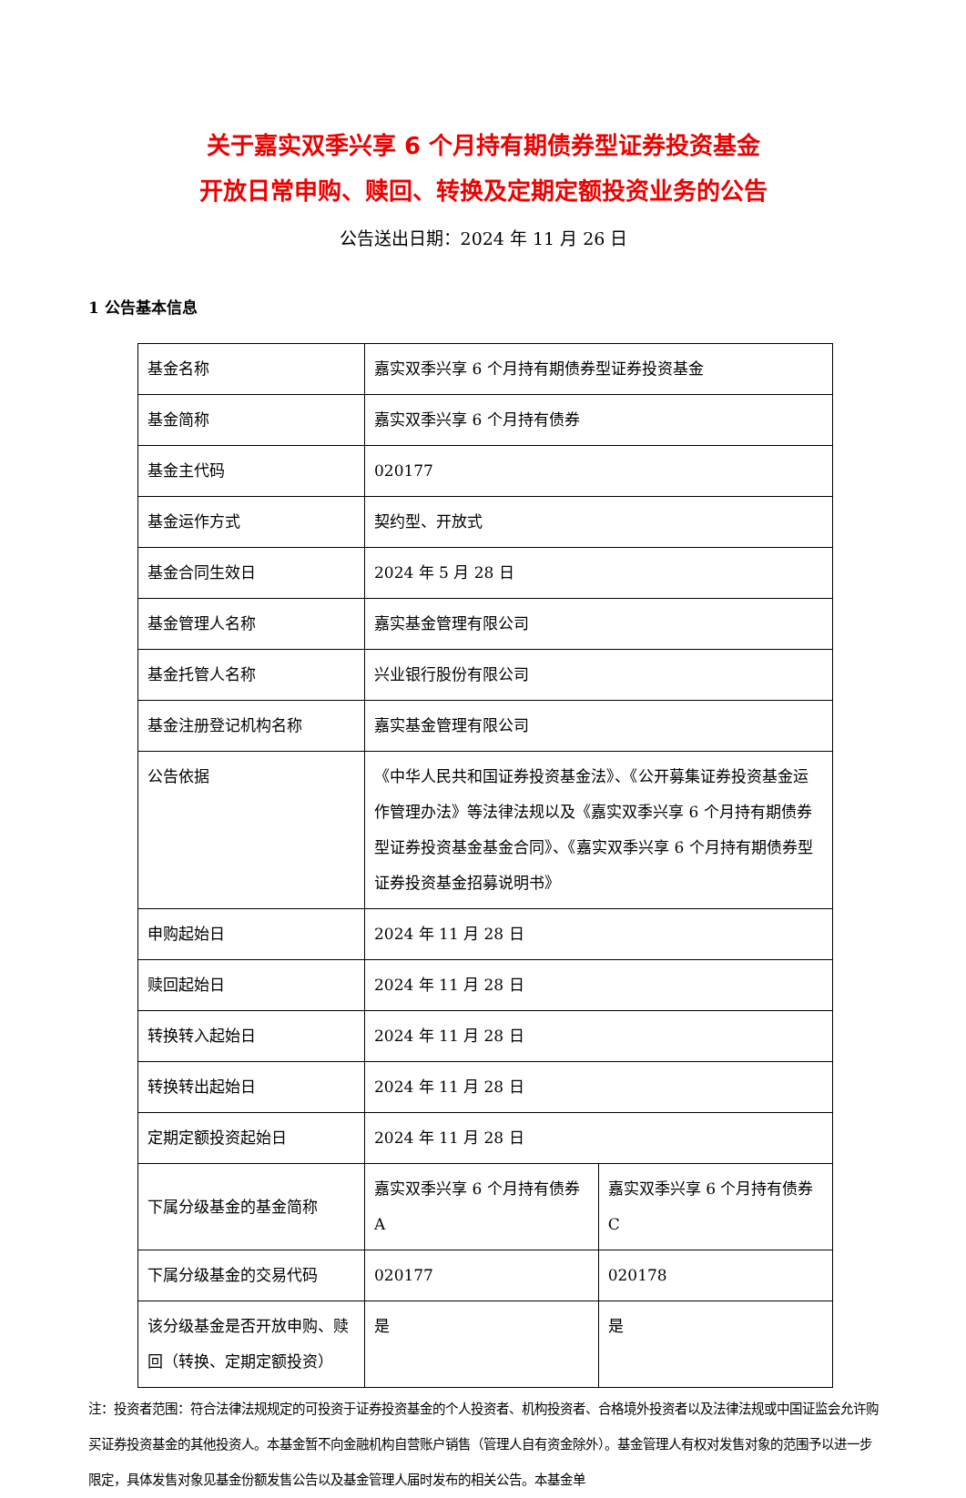关于嘉实双季兴享 6 个月持有期债券型证券投资基金
开放日常申购、赎回、转换及定期定额投资业务的公告
公告送出日期：2024 年 11 月 26 日
1 公告基本信息
| 基金名称 | 嘉实双季兴享 6 个月持有期债券型证券投资基金 | |
| 基金简称 | 嘉实双季兴享 6 个月持有债券 | |
| 基金主代码 | 020177 | |
| 基金运作方式 | 契约型、开放式 | |
| 基金合同生效日 | 2024 年 5 月 28 日 | |
| 基金管理人名称 | 嘉实基金管理有限公司 | |
| 基金托管人名称 | 兴业银行股份有限公司 | |
| 基金注册登记机构名称 | 嘉实基金管理有限公司 | |
| 公告依据 | 《中华人民共和国证券投资基金法》、《公开募集证券投资基金运作管理办法》等法律法规以及《嘉实双季兴享 6 个月持有期债券型证券投资基金基金合同》、《嘉实双季兴享 6 个月持有期债券型证券投资基金招募说明书》 | |
| 申购起始日 | 2024 年 11 月 28 日 | |
| 赎回起始日 | 2024 年 11 月 28 日 | |
| 转换转入起始日 | 2024 年 11 月 28 日 | |
| 转换转出起始日 | 2024 年 11 月 28 日 | |
| 定期定额投资起始日 | 2024 年 11 月 28 日 | |
| 下属分级基金的基金简称 | 嘉实双季兴享 6 个月持有债券 A | 嘉实双季兴享 6 个月持有债券 C |
| 下属分级基金的交易代码 | 020177 | 020178 |
| 该分级基金是否开放申购、赎回（转换、定期定额投资） | 是 | 是 |
注：投资者范围：符合法律法规规定的可投资于证券投资基金的个人投资者、机构投资者、合格境外投资者以及法律法规或中国证监会允许购买证券投资基金的其他投资人。本基金暂不向金融机构自营账户销售（管理人自有资金除外）。基金管理人有权对发售对象的范围予以进一步限定，具体发售对象见基金份额发售公告以及基金管理人届时发布的相关公告。本基金单